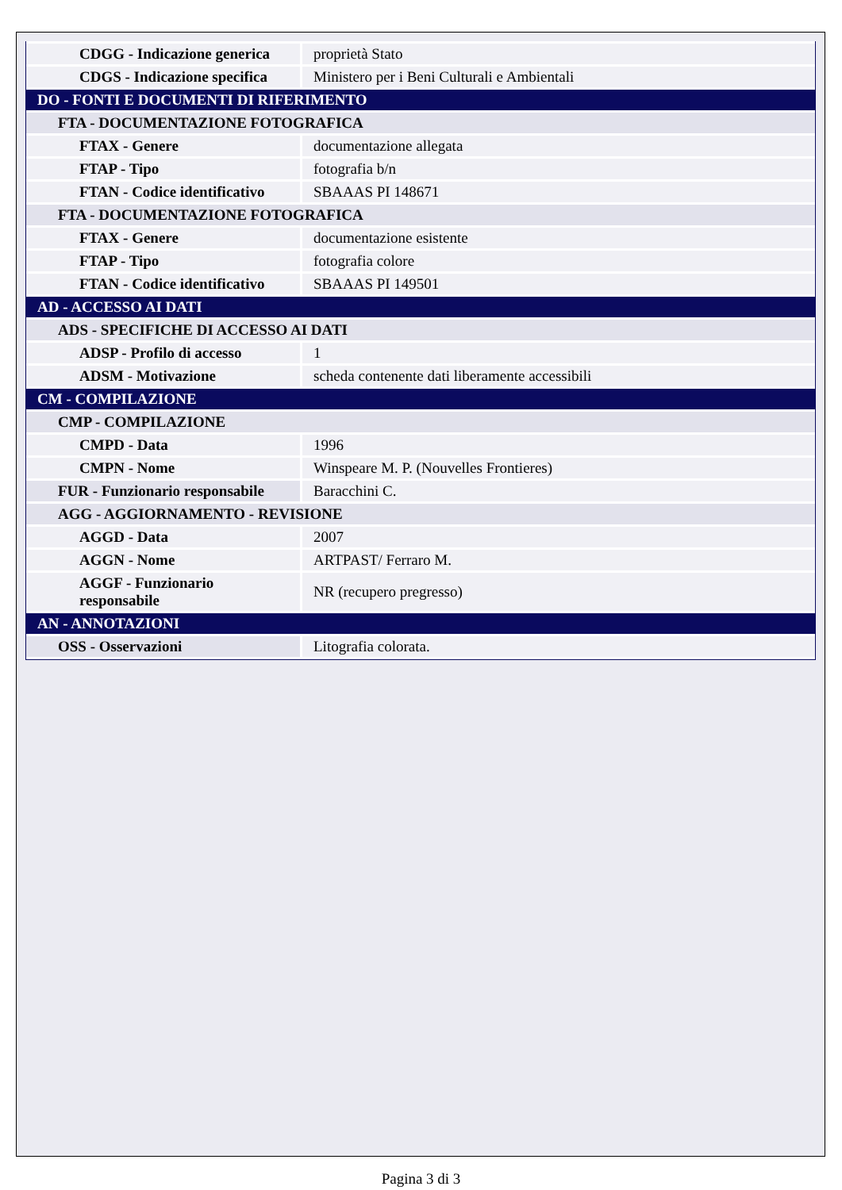| CDGG - Indicazione generica | proprietà Stato |
| CDGS - Indicazione specifica | Ministero per i Beni Culturali e Ambientali |
| DO - FONTI E DOCUMENTI DI RIFERIMENTO | |
| FTA - DOCUMENTAZIONE FOTOGRAFICA | |
| FTAX - Genere | documentazione allegata |
| FTAP - Tipo | fotografia b/n |
| FTAN - Codice identificativo | SBAAAS PI 148671 |
| FTA - DOCUMENTAZIONE FOTOGRAFICA | |
| FTAX - Genere | documentazione esistente |
| FTAP - Tipo | fotografia colore |
| FTAN - Codice identificativo | SBAAAS PI 149501 |
| AD - ACCESSO AI DATI | |
| ADS - SPECIFICHE DI ACCESSO AI DATI | |
| ADSP - Profilo di accesso | 1 |
| ADSM - Motivazione | scheda contenente dati liberamente accessibili |
| CM - COMPILAZIONE | |
| CMP - COMPILAZIONE | |
| CMPD - Data | 1996 |
| CMPN - Nome | Winspeare M. P. (Nouvelles Frontieres) |
| FUR - Funzionario responsabile | Baracchini C. |
| AGG - AGGIORNAMENTO - REVISIONE | |
| AGGD - Data | 2007 |
| AGGN - Nome | ARTPAST/ Ferraro M. |
| AGGF - Funzionario responsabile | NR (recupero pregresso) |
| AN - ANNOTAZIONI | |
| OSS - Osservazioni | Litografia colorata. |
Pagina 3 di 3